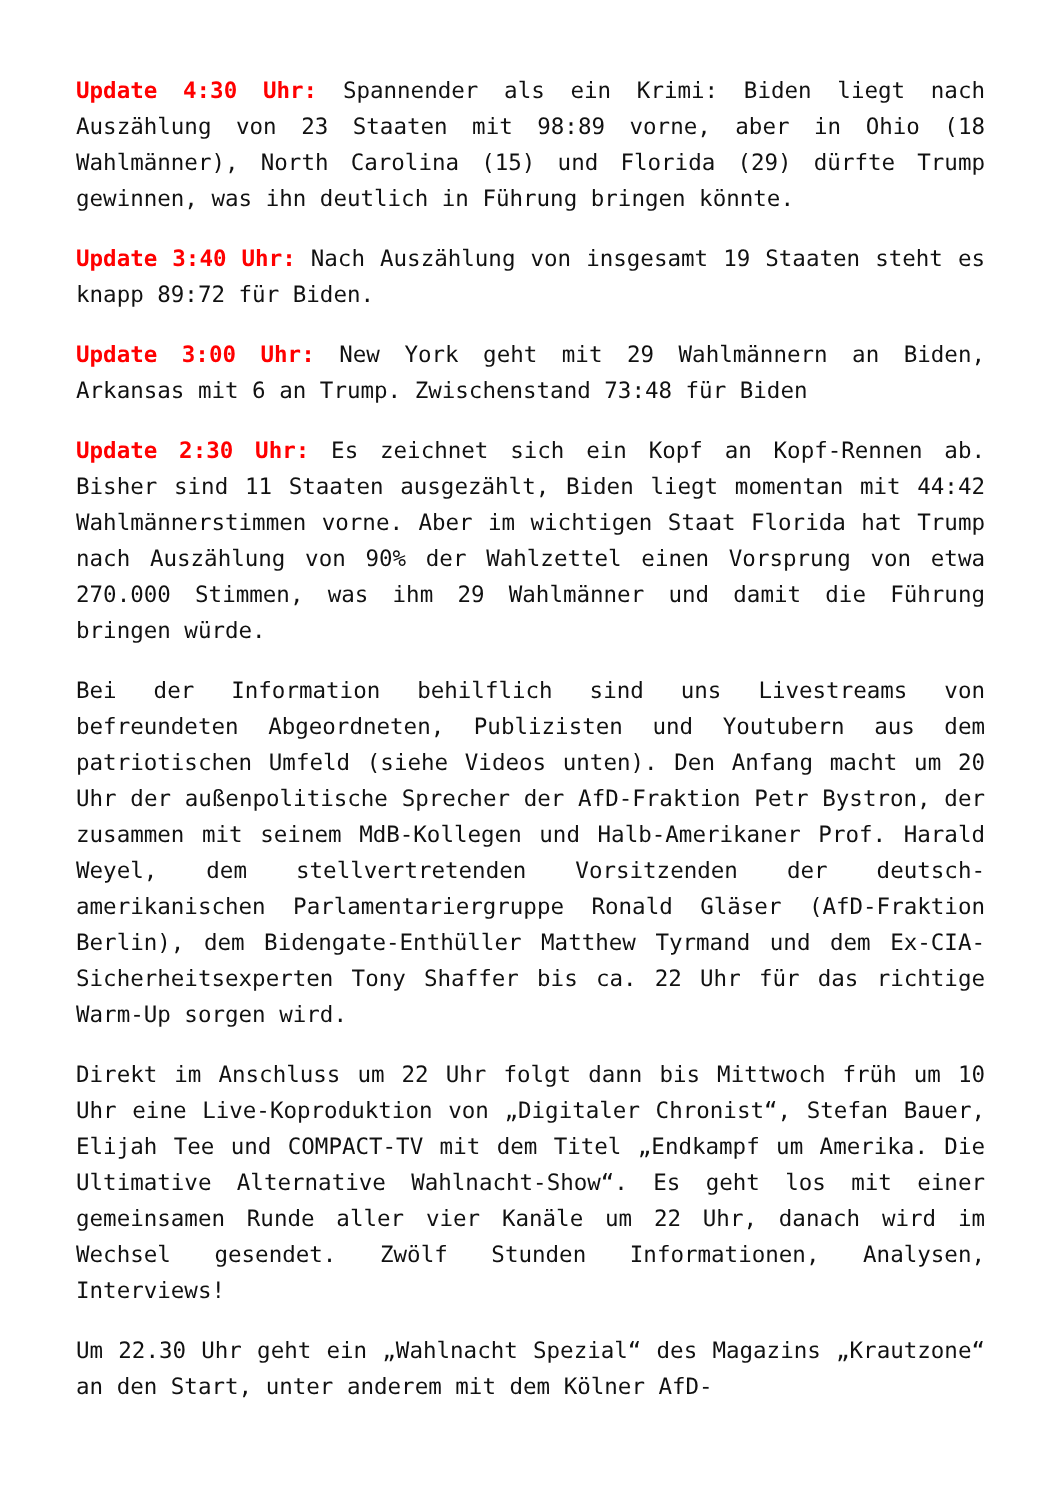Update 4:30 Uhr: Spannender als ein Krimi: Biden liegt nach Auszählung von 23 Staaten mit 98:89 vorne, aber in Ohio (18 Wahlmänner), North Carolina (15) und Florida (29) dürfte Trump gewinnen, was ihn deutlich in Führung bringen könnte.
Update 3:40 Uhr: Nach Auszählung von insgesamt 19 Staaten steht es knapp 89:72 für Biden.
Update 3:00 Uhr: New York geht mit 29 Wahlmännern an Biden, Arkansas mit 6 an Trump. Zwischenstand 73:48 für Biden
Update 2:30 Uhr: Es zeichnet sich ein Kopf an Kopf-Rennen ab. Bisher sind 11 Staaten ausgezählt, Biden liegt momentan mit 44:42 Wahlmännerstimmen vorne. Aber im wichtigen Staat Florida hat Trump nach Auszählung von 90% der Wahlzettel einen Vorsprung von etwa 270.000 Stimmen, was ihm 29 Wahlmänner und damit die Führung bringen würde.
Bei der Information behilflich sind uns Livestreams von befreundeten Abgeordneten, Publizisten und Youtubern aus dem patriotischen Umfeld (siehe Videos unten). Den Anfang macht um 20 Uhr der außenpolitische Sprecher der AfD-Fraktion Petr Bystron, der zusammen mit seinem MdB-Kollegen und Halb-Amerikaner Prof. Harald Weyel, dem stellvertretenden Vorsitzenden der deutsch-amerikanischen Parlamentariergruppe Ronald Gläser (AfD-Fraktion Berlin), dem Bidengate-Enthüller Matthew Tyrmand und dem Ex-CIA-Sicherheitsexperten Tony Shaffer bis ca. 22 Uhr für das richtige Warm-Up sorgen wird.
Direkt im Anschluss um 22 Uhr folgt dann bis Mittwoch früh um 10 Uhr eine Live-Koproduktion von „Digitaler Chronist“, Stefan Bauer, Elijah Tee und COMPACT-TV mit dem Titel „Endkampf um Amerika. Die Ultimative Alternative Wahlnacht-Show“. Es geht los mit einer gemeinsamen Runde aller vier Kanäle um 22 Uhr, danach wird im Wechsel gesendet. Zwölf Stunden Informationen, Analysen, Interviews!
Um 22.30 Uhr geht ein „Wahlnacht Spezial“ des Magazins „Krautzone“ an den Start, unter anderem mit dem Kölner AfD-